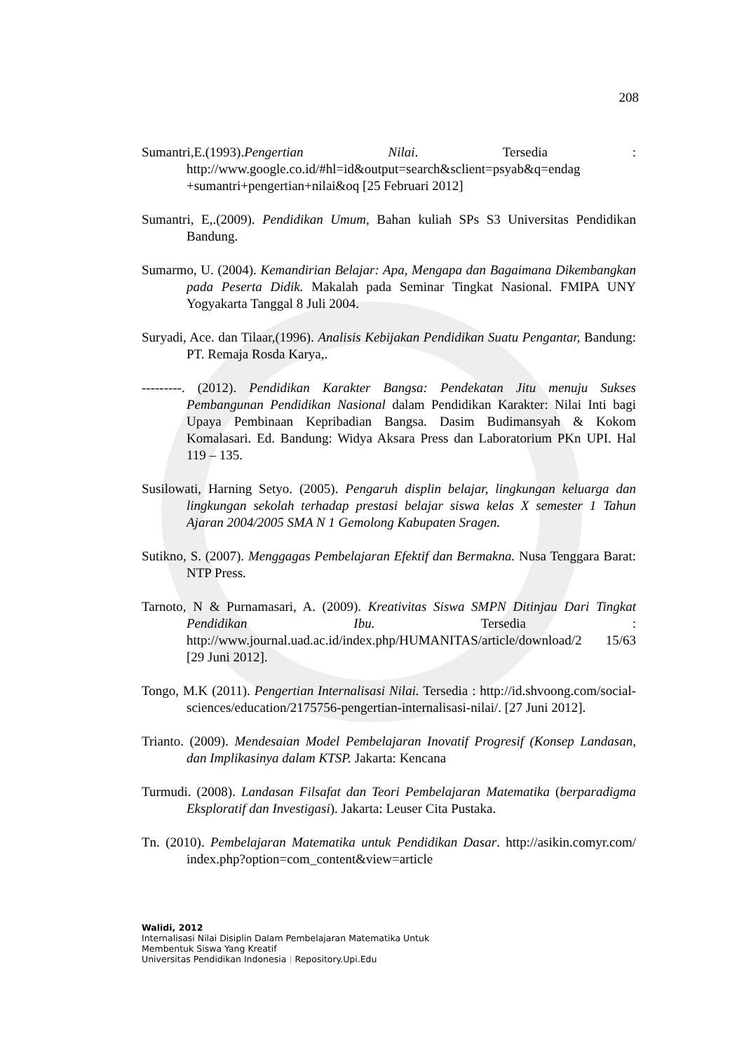208
Sumantri,E.(1993).Pengertian Nilai. Tersedia : http://www.google.co.id/#hl=id&output=search&sclient=psyab&q=endag +sumantri+pengertian+nilai&oq [25 Februari 2012]
Sumantri, E,.(2009). Pendidikan Umum, Bahan kuliah SPs S3 Universitas Pendidikan Bandung.
Sumarmo, U. (2004). Kemandirian Belajar: Apa, Mengapa dan Bagaimana Dikembangkan pada Peserta Didik. Makalah pada Seminar Tingkat Nasional. FMIPA UNY Yogyakarta Tanggal 8 Juli 2004.
Suryadi, Ace. dan Tilaar,(1996). Analisis Kebijakan Pendidikan Suatu Pengantar, Bandung: PT. Remaja Rosda Karya,.
---------. (2012). Pendidikan Karakter Bangsa: Pendekatan Jitu menuju Sukses Pembangunan Pendidikan Nasional dalam Pendidikan Karakter: Nilai Inti bagi Upaya Pembinaan Kepribadian Bangsa. Dasim Budimansyah & Kokom Komalasari. Ed. Bandung: Widya Aksara Press dan Laboratorium PKn UPI. Hal 119 – 135.
Susilowati, Harning Setyo. (2005). Pengaruh displin belajar, lingkungan keluarga dan lingkungan sekolah terhadap prestasi belajar siswa kelas X semester 1 Tahun Ajaran 2004/2005 SMA N 1 Gemolong Kabupaten Sragen.
Sutikno, S. (2007). Menggagas Pembelajaran Efektif dan Bermakna. Nusa Tenggara Barat: NTP Press.
Tarnoto, N & Purnamasari, A. (2009). Kreativitas Siswa SMPN Ditinjau Dari Tingkat Pendidikan Ibu. Tersedia : http://www.journal.uad.ac.id/index.php/HUMANITAS/article/download/2 15/63 [29 Juni 2012].
Tongo, M.K (2011). Pengertian Internalisasi Nilai. Tersedia : http://id.shvoong.com/social-sciences/education/2175756-pengertian-internalisasi-nilai/. [27 Juni 2012].
Trianto. (2009). Mendesaian Model Pembelajaran Inovatif Progresif (Konsep Landasan, dan Implikasinya dalam KTSP. Jakarta: Kencana
Turmudi. (2008). Landasan Filsafat dan Teori Pembelajaran Matematika (berparadigma Eksploratif dan Investigasi). Jakarta: Leuser Cita Pustaka.
Tn. (2010). Pembelajaran Matematika untuk Pendidikan Dasar. http://asikin.comyr.com/ index.php?option=com_content&view=article
Walidi, 2012
Internalisasi Nilai Disiplin Dalam Pembelajaran Matematika Untuk
Membentuk Siswa Yang Kreatif
Universitas Pendidikan Indonesia | Repository.Upi.Edu